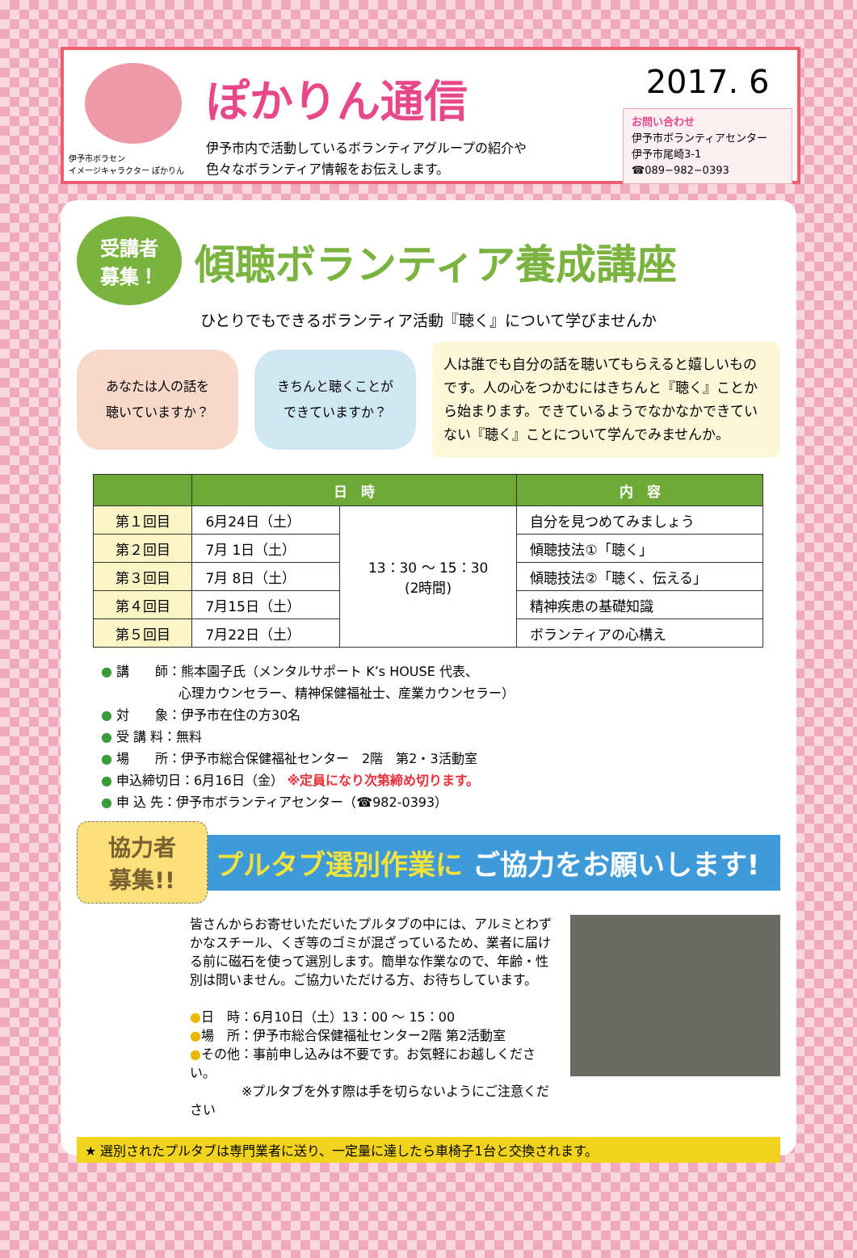伊予市ボラセン
イメージキャラクター ぽかりん
ぽかりん通信
伊予市内で活動しているボランティアグループの紹介や
色々なボランティア情報をお伝えします。
2017. 6
お問い合わせ
伊予市ボランティアセンター
伊予市尾崎3-1
☎089−982−0393
受講者
募集！
傾聴ボランティア養成講座
ひとりでもできるボランティア活動『聴く』について学びませんか
あなたは人の話を
聴いていますか？
きちんと聴くことが
できていますか？
人は誰でも自分の話を聴いてもらえると嬉しいものです。人の心をつかむにはきちんと『聴く』ことから始まります。できているようでなかなかできていない『聴く』ことについて学んでみませんか。
| | 日 時 | | 内 容 |
| --- | --- | --- | --- |
| 第１回目 | 6月24日（土） | 13：30 ～ 15：30 (2時間) | 自分を見つめてみましょう |
| 第２回目 | 7月 1日（土） | | 傾聴技法①「聴く」 |
| 第３回目 | 7月 8日（土） | | 傾聴技法②「聴く、伝える」 |
| 第４回目 | 7月15日（土） | | 精神疾患の基礎知識 |
| 第５回目 | 7月22日（土） | | ボランティアの心構え |
● 講　　師：熊本園子氏（メンタルサポート K’s HOUSE 代表、
　　　　　　心理カウンセラー、精神保健福祉士、産業カウンセラー）
● 対　　象：伊予市在住の方30名
● 受 講 料：無料
● 場　　所：伊予市総合保健福祉センター　2階　第2・3活動室
● 申込締切日：6月16日（金） ※定員になり次第締め切ります。
● 申 込 先：伊予市ボランティアセンター（☎982-0393）
協力者
募集!!
プルタブ選別作業に ご協力をお願いします!
皆さんからお寄せいただいたプルタブの中には、アルミとわずかなスチール、くぎ等のゴミが混ざっているため、業者に届ける前に磁石を使って選別します。簡単な作業なので、年齢・性別は問いません。ご協力いただける方、お待ちしています。
●日　時：6月10日（土）13：00 ～ 15：00
●場　所：伊予市総合保健福祉センター2階 第2活動室
●その他：事前申し込みは不要です。お気軽にお越しください。
　　　　※プルタブを外す際は手を切らないようにご注意ください
★ 選別されたプルタブは専門業者に送り、一定量に達したら車椅子1台と交換されます。